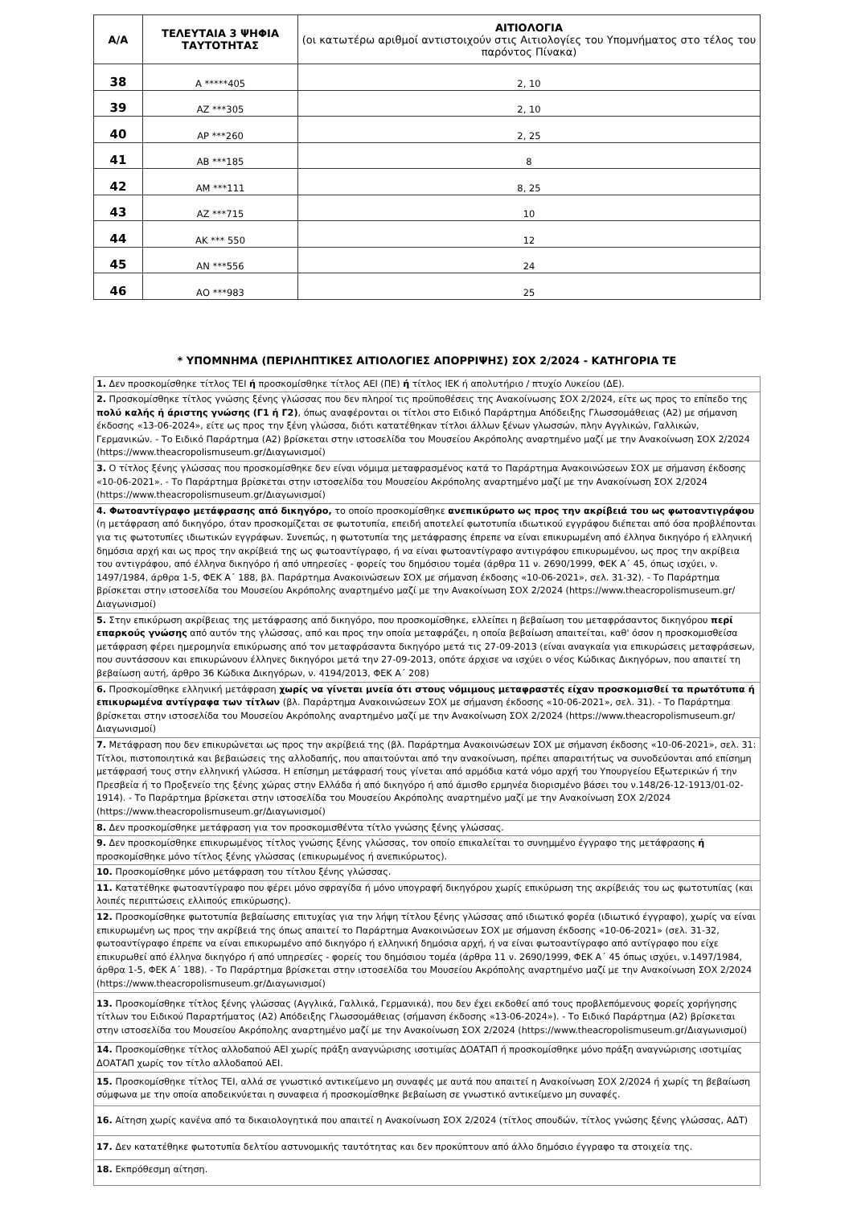| Α/Α | ΤΕΛΕΥΤΑΙΑ 3 ΨΗΦΙΑ ΤΑΥΤΟΤΗΤΑΣ | ΑΙΤΙΟΛΟΓΙΑ (οι κατωτέρω αριθμοί αντιστοιχούν στις Αιτιολογίες του Υπομνήματος στο τέλος του παρόντος Πίνακα) |
| --- | --- | --- |
| 38 | Α *****405 | 2, 10 |
| 39 | ΑΖ ***305 | 2, 10 |
| 40 | ΑΡ ***260 | 2, 25 |
| 41 | ΑΒ ***185 | 8 |
| 42 | ΑΜ ***111 | 8, 25 |
| 43 | ΑΖ ***715 | 10 |
| 44 | ΑΚ *** 550 | 12 |
| 45 | ΑΝ ***556 | 24 |
| 46 | ΑΟ ***983 | 25 |
* ΥΠΟΜΝΗΜΑ (ΠΕΡΙΛΗΠΤΙΚΕΣ ΑΙΤΙΟΛΟΓΙΕΣ ΑΠΟΡΡΙΨΗΣ) ΣΟΧ 2/2024 - ΚΑΤΗΓΟΡΙΑ ΤΕ
| 1. Δεν προσκομίσθηκε τίτλος ΤΕΙ ή προσκομίσθηκε τίτλος ΑΕΙ (ΠΕ) ή τίτλος ΙΕΚ ή απολυτήριο / πτυχίο Λυκείου (ΔΕ). |
| 2. Προσκομίσθηκε τίτλος γνώσης ξένης γλώσσας που δεν πληροί τις προϋποθέσεις της Ανακοίνωσης ΣΟΧ 2/2024, είτε ως προς το επίπεδο της πολύ καλής ή άριστης γνώσης (Γ1 ή Γ2) , όπως αναφέρονται οι τίτλοι στο Ειδικό Παράρτημα Απόδειξης Γλωσσομάθειας (Α2) με σήμανση έκδοσης «13-06-2024», είτε ως προς την ξένη γλώσσα, διότι κατατέθηκαν τίτλοι άλλων ξένων γλωσσών, πλην Αγγλικών, Γαλλικών, Γερμανικών. - Το Ειδικό Παράρτημα (Α2) βρίσκεται στην ιστοσελίδα του Μουσείου Ακρόπολης αναρτημένο μαζί με την Ανακοίνωση ΣΟΧ 2/2024 (https://www.theacropolismuseum.gr/Διαγωνισμοί) |
| 3. Ο τίτλος ξένης γλώσσας που προσκομίσθηκε δεν είναι νόμιμα μεταφρασμένος κατά το Παράρτημα Ανακοινώσεων ΣΟΧ με σήμανση έκδοσης «10-06-2021». - Το Παράρτημα βρίσκεται στην ιστοσελίδα του Μουσείου Ακρόπολης αναρτημένο μαζί με την Ανακοίνωση ΣΟΧ 2/2024 (https://www.theacropolismuseum.gr/Διαγωνισμοί) |
| 4. Φωτοαντίγραφο μετάφρασης από δικηγόρο, το οποίο προσκομίσθηκε ανεπικύρωτο ως προς την ακρίβειά του ως φωτοαντιγράφου (η μετάφραση από δικηγόρο, όταν προσκομίζεται σε φωτοτυπία, επειδή αποτελεί φωτοτυπία ιδιωτικού εγγράφου διέπεται από όσα προβλέπονται για τις φωτοτυπίες ιδιωτικών εγγράφων. Συνεπώς, η φωτοτυπία της μετάφρασης έπρεπε να είναι επικυρωμένη από έλληνα δικηγόρο ή ελληνική δημόσια αρχή και ως προς την ακρίβειά της ως φωτοαντίγραφο, ή να είναι φωτοαντίγραφο αντιγράφου επικυρωμένου, ως προς την ακρίβεια του αντιγράφου, από έλληνα δικηγόρο ή από υπηρεσίες - φορείς του δημόσιου τομέα (άρθρα 11 ν. 2690/1999, ΦΕΚ Α΄ 45, όπως ισχύει, ν. 1497/1984, άρθρα 1-5, ΦΕΚ Α΄ 188, βλ. Παράρτημα Ανακοινώσεων ΣΟΧ με σήμανση έκδοσης «10-06-2021», σελ. 31-32). - Το Παράρτημα βρίσκεται στην ιστοσελίδα του Μουσείου Ακρόπολης αναρτημένο μαζί με την Ανακοίνωση ΣΟΧ 2/2024 (https://www.theacropolismuseum.gr/Διαγωνισμοί) |
| 5. Στην επικύρωση ακρίβειας της μετάφρασης από δικηγόρο, που προσκομίσθηκε, ελλείπει η βεβαίωση του μεταφράσαντος δικηγόρου περί επαρκούς γνώσης από αυτόν της γλώσσας, από και προς την οποία μεταφράζει, η οποία βεβαίωση απαιτείται, καθ' όσον η προσκομισθείσα μετάφραση φέρει ημερομηνία επικύρωσης από τον μεταφράσαντα δικηγόρο μετά τις 27-09-2013 (είναι αναγκαία για επικυρώσεις μεταφράσεων, που συντάσσουν και επικυρώνουν έλληνες δικηγόροι μετά την 27-09-2013, οπότε άρχισε να ισχύει ο νέος Κώδικας Δικηγόρων, που απαιτεί τη βεβαίωση αυτή, άρθρο 36 Κώδικα Δικηγόρων, ν. 4194/2013, ΦΕΚ Α΄ 208) |
| 6. Προσκομίσθηκε ελληνική μετάφραση χωρίς να γίνεται μνεία ότι στους νόμιμους μεταφραστές είχαν προσκομισθεί τα πρωτότυπα ή επικυρωμένα αντίγραφα των τίτλων (βλ. Παράρτημα Ανακοινώσεων ΣΟΧ με σήμανση έκδοσης «10-06-2021», σελ. 31). - Το Παράρτημα βρίσκεται στην ιστοσελίδα του Μουσείου Ακρόπολης αναρτημένο μαζί με την Ανακοίνωση ΣΟΧ 2/2024 (https://www.theacropolismuseum.gr/Διαγωνισμοί) |
| 7. Μετάφραση που δεν επικυρώνεται ως προς την ακρίβειά της (βλ. Παράρτημα Ανακοινώσεων ΣΟΧ με σήμανση έκδοσης «10-06-2021», σελ. 31: Τίτλοι, πιστοποιητικά και βεβαιώσεις της αλλοδαπής, που απαιτούνται από την ανακοίνωση, πρέπει απαραιτήτως να συνοδεύονται από επίσημη μετάφρασή τους στην ελληνική γλώσσα. Η επίσημη μετάφρασή τους γίνεται από αρμόδια κατά νόμο αρχή του Υπουργείου Εξωτερικών ή την Πρεσβεία ή το Προξενείο της ξένης χώρας στην Ελλάδα ή από δικηγόρο ή από άμισθο ερμηνέα διορισμένο βάσει του ν.148/26-12-1913/01-02-1914). - Το Παράρτημα βρίσκεται στην ιστοσελίδα του Μουσείου Ακρόπολης αναρτημένο μαζί με την Ανακοίνωση ΣΟΧ 2/2024 (https://www.theacropolismuseum.gr/Διαγωνισμοί) |
| 8. Δεν προσκομίσθηκε μετάφραση για τον προσκομισθέντα τίτλο γνώσης ξένης γλώσσας. |
| 9. Δεν προσκομίσθηκε επικυρωμένος τίτλος γνώσης ξένης γλώσσας, τον οποίο επικαλείται το συνημμένο έγγραφο της μετάφρασης ή προσκομίσθηκε μόνο τίτλος ξένης γλώσσας (επικυρωμένος ή ανεπικύρωτος). |
| 10. Προσκομίσθηκε μόνο μετάφραση του τίτλου ξένης γλώσσας. |
| 11. Κατατέθηκε φωτοαντίγραφο που φέρει μόνο σφραγίδα ή μόνο υπογραφή δικηγόρου χωρίς επικύρωση της ακρίβειάς του ως φωτοτυπίας (και λοιπές περιπτώσεις ελλιπούς επικύρωσης). |
| 12. Προσκομίσθηκε φωτοτυπία βεβαίωσης επιτυχίας για την λήψη τίτλου ξένης γλώσσας από ιδιωτικό φορέα (ιδιωτικό έγγραφο), χωρίς να είναι επικυρωμένη ως προς την ακρίβειά της όπως απαιτεί το Παράρτημα Ανακοινώσεων ΣΟΧ με σήμανση έκδοσης «10-06-2021» (σελ. 31-32, φωτοαντίγραφο έπρεπε να είναι επικυρωμένο από δικηγόρο ή ελληνική δημόσια αρχή, ή να είναι φωτοαντίγραφο από αντίγραφο που είχε επικυρωθεί από έλληνα δικηγόρο ή από υπηρεσίες - φορείς του δημόσιου τομέα (άρθρα 11 ν. 2690/1999, ΦΕΚ Α΄ 45 όπως ισχύει, ν.1497/1984, άρθρα 1-5, ΦΕΚ Α΄ 188). - Το Παράρτημα βρίσκεται στην ιστοσελίδα του Μουσείου Ακρόπολης αναρτημένο μαζί με την Ανακοίνωση ΣΟΧ 2/2024 (https://www.theacropolismuseum.gr/Διαγωνισμοί) |
| 13. Προσκομίσθηκε τίτλος ξένης γλώσσας (Αγγλικά, Γαλλικά, Γερμανικά), που δεν έχει εκδοθεί από τους προβλεπόμενους φορείς χορήγησης τίτλων του Ειδικού Παραρτήματος (Α2) Απόδειξης Γλωσσομάθειας (σήμανση έκδοσης «13-06-2024»). - Το Ειδικό Παράρτημα (Α2) βρίσκεται στην ιστοσελίδα του Μουσείου Ακρόπολης αναρτημένο μαζί με την Ανακοίνωση ΣΟΧ 2/2024 (https://www.theacropolismuseum.gr/Διαγωνισμοί) |
| 14. Προσκομίσθηκε τίτλος αλλοδαπού ΑΕΙ χωρίς πράξη αναγνώρισης ισοτιμίας ΔΟΑΤΑΠ ή προσκομίσθηκε μόνο πράξη αναγνώρισης ισοτιμίας ΔΟΑΤΑΠ χωρίς τον τίτλο αλλοδαπού ΑΕΙ. |
| 15. Προσκομίσθηκε τίτλος ΤΕΙ, αλλά σε γνωστικό αντικείμενο μη συναφές με αυτά που απαιτεί η Ανακοίνωση ΣΟΧ 2/2024 ή χωρίς τη βεβαίωση σύμφωνα με την οποία αποδεικνύεται η συναφεια ή προσκομίσθηκε βεβαίωση σε γνωστικό αντικείμενο μη συναφές. |
| 16. Αίτηση χωρίς κανένα από τα δικαιολογητικά που απαιτεί η Ανακοίνωση ΣΟΧ 2/2024 (τίτλος σπουδών, τίτλος γνώσης ξένης γλώσσας, ΑΔΤ) |
| 17. Δεν κατατέθηκε φωτοτυπία δελτίου αστυνομικής ταυτότητας και δεν προκύπτουν από άλλο δημόσιο έγγραφο τα στοιχεία της. |
| 18. Εκπρόθεσμη αίτηση. |